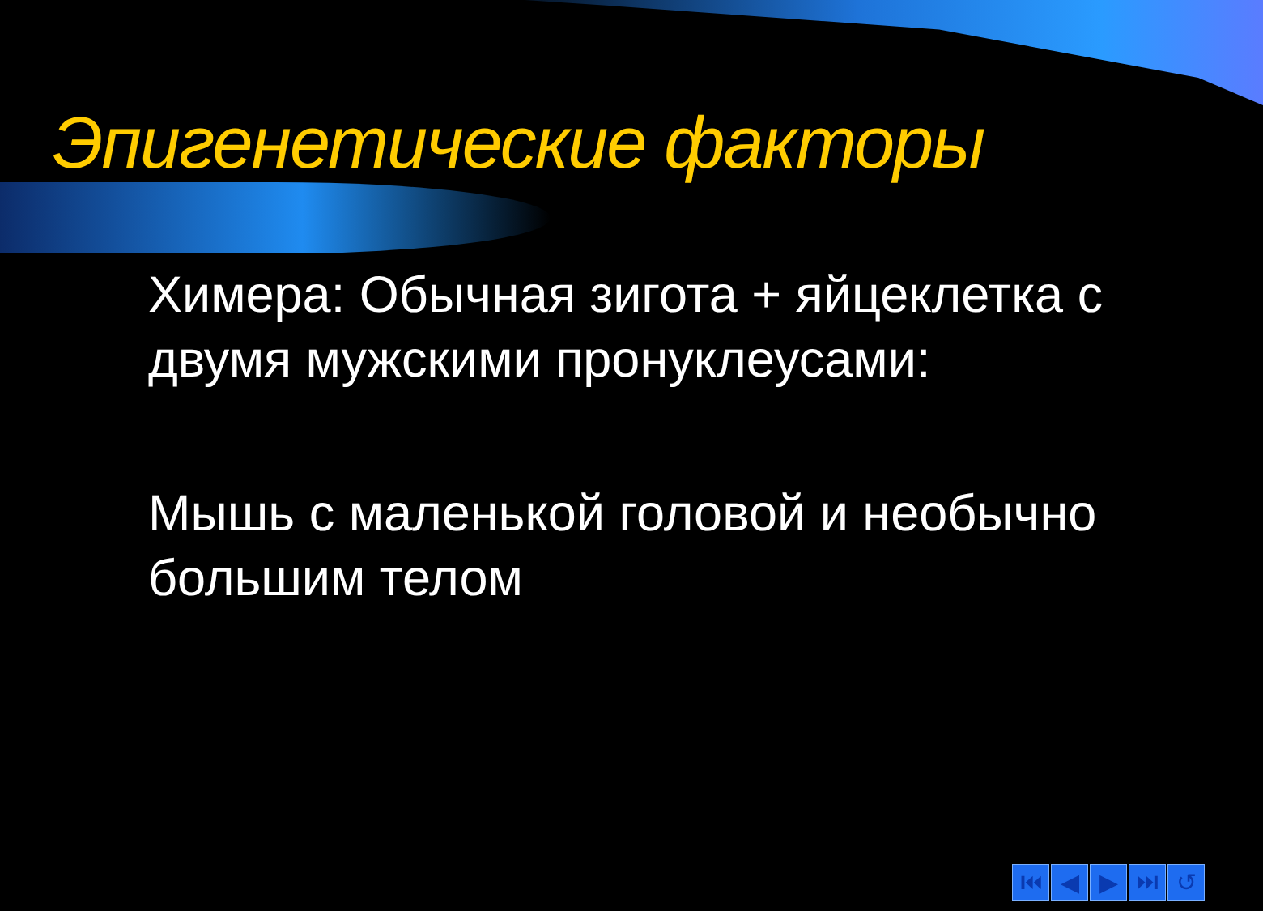Эпигенетические факторы
Химера: Обычная зигота + яйцеклетка с двумя мужскими пронуклеусами:
Мышь с маленькой головой и необычно большим телом
⏮ ◀ ▶ ⏭ ↺